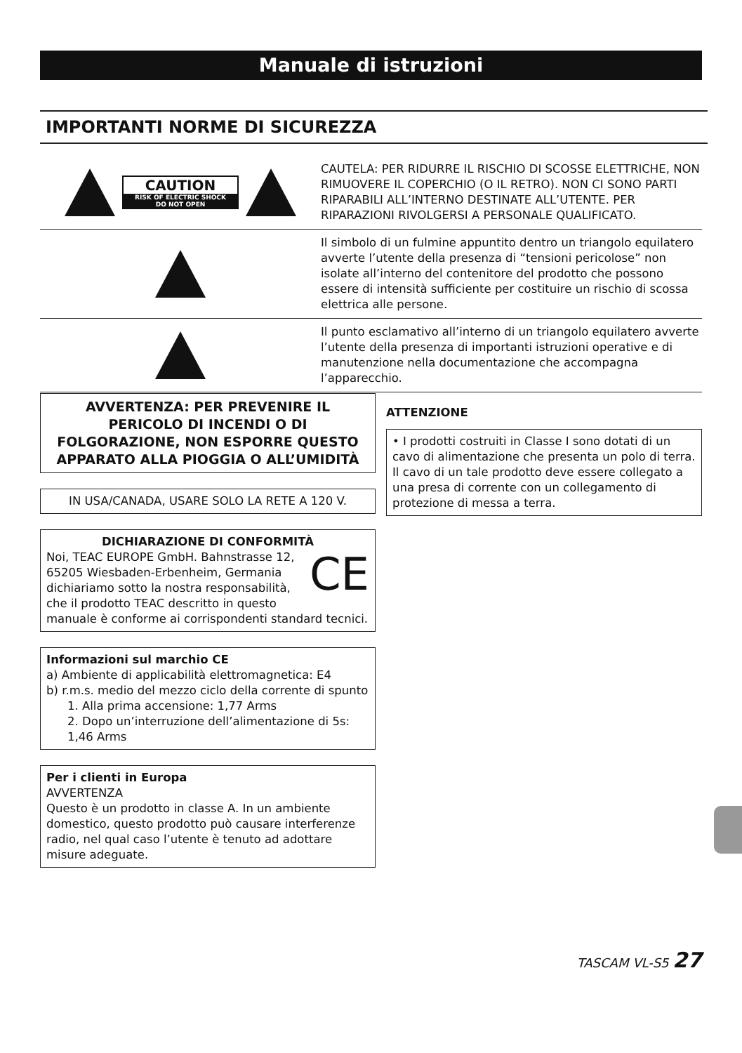Manuale di istruzioni
IMPORTANTI NORME DI SICUREZZA
CAUTION
RISK OF ELECTRIC SHOCK
DO NOT OPEN
CAUTELA: PER RIDURRE IL RISCHIO DI SCOSSE ELETTRICHE, NON RIMUOVERE IL COPERCHIO (O IL RETRO). NON CI SONO PARTI RIPARABILI ALL’INTERNO DESTINATE ALL’UTENTE. PER RIPARAZIONI RIVOLGERSI A PERSONALE QUALIFICATO.
Il simbolo di un fulmine appuntito dentro un triangolo equilatero avverte l’utente della presenza di “tensioni pericolose” non isolate all’interno del contenitore del prodotto che possono essere di intensità sufficiente per costituire un rischio di scossa elettrica alle persone.
Il punto esclamativo all’interno di un triangolo equilatero avverte l’utente della presenza di importanti istruzioni operative e di manutenzione nella documentazione che accompagna l’apparecchio.
AVVERTENZA: PER PREVENIRE IL PERICOLO DI INCENDI O DI FOLGORAZIONE, NON ESPORRE QUESTO APPARATO ALLA PIOGGIA O ALL’UMIDITÀ
IN USA/CANADA, USARE SOLO LA RETE A 120 V.
DICHIARAZIONE DI CONFORMITÀ
CE Noi, TEAC EUROPE GmbH. Bahnstrasse 12, 65205 Wiesbaden-Erbenheim, Germania dichiariamo sotto la nostra responsabilità, che il prodotto TEAC descritto in questo manuale è conforme ai corrispondenti standard tecnici.
Informazioni sul marchio CE
a) Ambiente di applicabilità elettromagnetica: E4
b) r.m.s. medio del mezzo ciclo della corrente di spunto
1. Alla prima accensione: 1,77 Arms
2. Dopo un’interruzione dell’alimentazione di 5s: 1,46 Arms
Per i clienti in Europa
AVVERTENZA
Questo è un prodotto in classe A. In un ambiente domestico, questo prodotto può causare interferenze radio, nel qual caso l’utente è tenuto ad adottare misure adeguate.
ATTENZIONE
• I prodotti costruiti in Classe I sono dotati di un cavo di alimentazione che presenta un polo di terra. Il cavo di un tale prodotto deve essere collegato a una presa di corrente con un collegamento di protezione di messa a terra.
TASCAM VL-S5 27